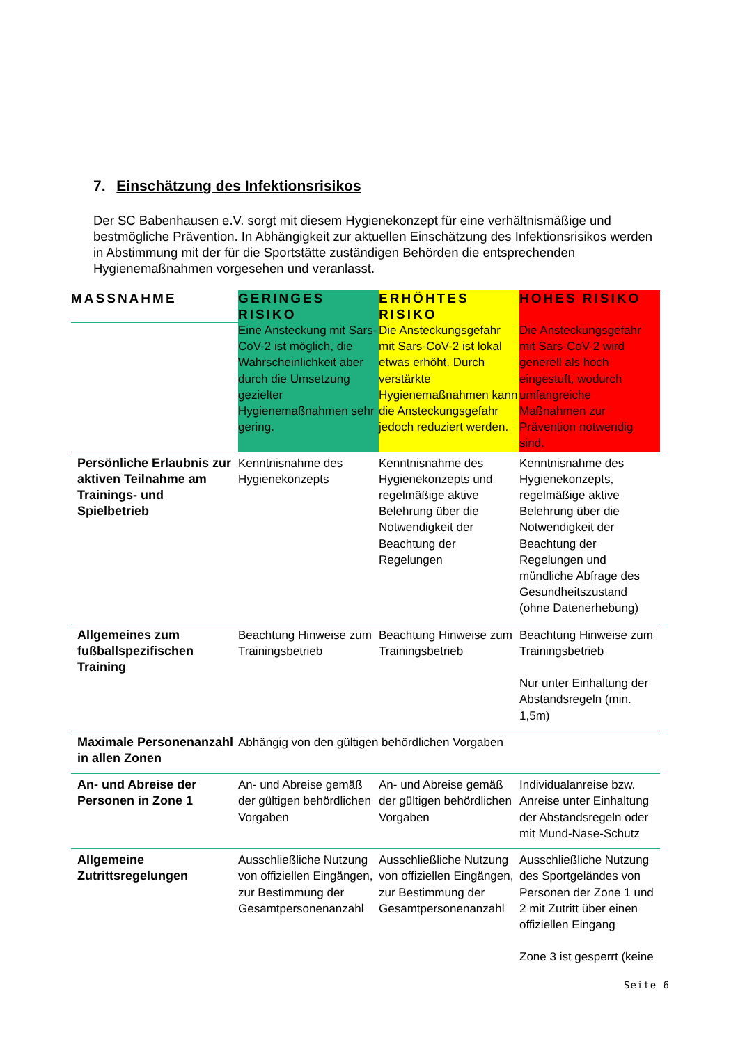7. Einschätzung des Infektionsrisikos
Der SC Babenhausen e.V. sorgt mit diesem Hygienekonzept für eine verhältnismäßige und bestmögliche Prävention. In Abhängigkeit zur aktuellen Einschätzung des Infektionsrisikos werden in Abstimmung mit der für die Sportstätte zuständigen Behörden die entsprechenden Hygienemaßnahmen vorgesehen und veranlasst.
| MASSNAHME | GERINGES RISIKO | ERHÖHTES RISIKO | HOHES RISIKO |
| --- | --- | --- | --- |
| | Eine Ansteckung mit Sars-CoV-2 ist möglich, die Wahrscheinlichkeit aber durch die Umsetzung gezielter Hygienemaßnahmen sehr gering. | Die Ansteckungsgefahr mit Sars-CoV-2 ist lokal etwas erhöht. Durch verstärkte Hygienemaßnahmen kann die Ansteckungsgefahr jedoch reduziert werden. | Die Ansteckungsgefahr mit Sars-CoV-2 wird generell als hoch eingestuft, wodurch umfangreiche Maßnahmen zur Prävention notwendig sind. |
| Persönliche Erlaubnis zur aktiven Teilnahme am Trainings- und Spielbetrieb | Kenntnisnahme des Hygienekonzepts | Kenntnisnahme des Hygienekonzepts und regelmäßige aktive Belehrung über die Notwendigkeit der Beachtung der Regelungen | Kenntnisnahme des Hygienekonzepts, regelmäßige aktive Belehrung über die Notwendigkeit der Beachtung der Regelungen und mündliche Abfrage des Gesundheitszustand (ohne Datenerhebung) |
| Allgemeines zum fußballspezifischen Training | Beachtung Hinweise zum Trainingsbetrieb | Beachtung Hinweise zum Trainingsbetrieb | Beachtung Hinweise zum Trainingsbetrieb Nur unter Einhaltung der Abstandsregeln (min. 1,5m) |
| Maximale Personenanzahl in allen Zonen | Abhängig von den gültigen behördlichen Vorgaben | | |
| An- und Abreise der Personen in Zone 1 | An- und Abreise gemäß der gültigen behördlichen Vorgaben | An- und Abreise gemäß der gültigen behördlichen Vorgaben | Individualanreise bzw. Anreise unter Einhaltung der Abstandsregeln oder mit Mund-Nase-Schutz |
| Allgemeine Zutrittsregelungen | Ausschließliche Nutzung von offiziellen Eingängen, zur Bestimmung der Gesamtpersonenanzahl | Ausschließliche Nutzung von offiziellen Eingängen, zur Bestimmung der Gesamtpersonenanzahl | Ausschließliche Nutzung des Sportgeländes von Personen der Zone 1 und 2 mit Zutritt über einen offiziellen Eingang Zone 3 ist gesperrt (keine |
Seite 6